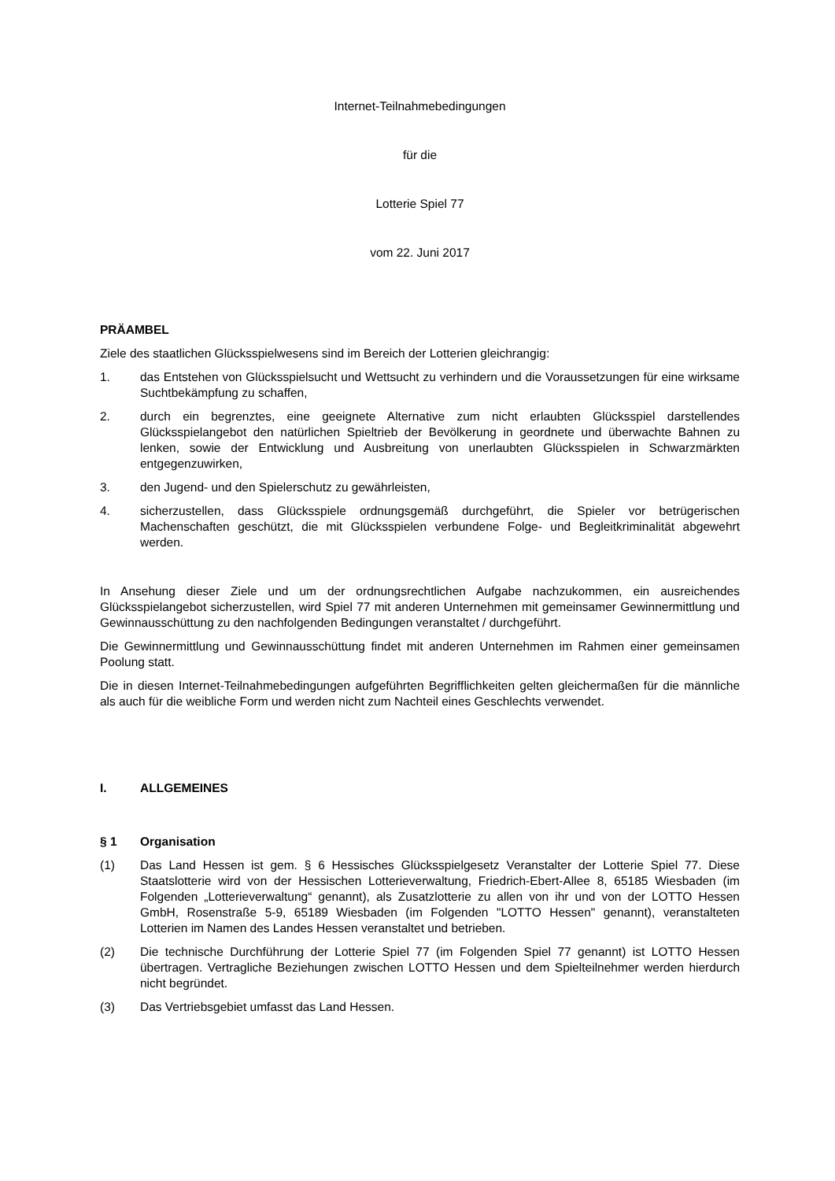Internet-Teilnahmebedingungen
für die
Lotterie Spiel 77
vom 22. Juni 2017
PRÄAMBEL
Ziele des staatlichen Glücksspielwesens sind im Bereich der Lotterien gleichrangig:
1. das Entstehen von Glücksspielsucht und Wettsucht zu verhindern und die Voraussetzungen für eine wirksame Suchtbekämpfung zu schaffen,
2. durch ein begrenztes, eine geeignete Alternative zum nicht erlaubten Glücksspiel darstellendes Glücksspielangebot den natürlichen Spieltrieb der Bevölkerung in geordnete und überwachte Bahnen zu lenken, sowie der Entwicklung und Ausbreitung von unerlaubten Glücksspielen in Schwarzmärkten entgegenzuwirken,
3. den Jugend- und den Spielerschutz zu gewährleisten,
4. sicherzustellen, dass Glücksspiele ordnungsgemäß durchgeführt, die Spieler vor betrügerischen Machenschaften geschützt, die mit Glücksspielen verbundene Folge- und Begleitkriminalität abgewehrt werden.
In Ansehung dieser Ziele und um der ordnungsrechtlichen Aufgabe nachzukommen, ein ausreichendes Glücksspielangebot sicherzustellen, wird Spiel 77 mit anderen Unternehmen mit gemeinsamer Gewinnermittlung und Gewinnausschüttung zu den nachfolgenden Bedingungen veranstaltet / durchgeführt.
Die Gewinnermittlung und Gewinnausschüttung findet mit anderen Unternehmen im Rahmen einer gemeinsamen Poolung statt.
Die in diesen Internet-Teilnahmebedingungen aufgeführten Begrifflichkeiten gelten gleichermaßen für die männliche als auch für die weibliche Form und werden nicht zum Nachteil eines Geschlechts verwendet.
I. ALLGEMEINES
§ 1 Organisation
(1) Das Land Hessen ist gem. § 6 Hessisches Glücksspielgesetz Veranstalter der Lotterie Spiel 77. Diese Staatslotterie wird von der Hessischen Lotterieverwaltung, Friedrich-Ebert-Allee 8, 65185 Wiesbaden (im Folgenden „Lotterieverwaltung“ genannt), als Zusatzlotterie zu allen von ihr und von der LOTTO Hessen GmbH, Rosenstraße 5-9, 65189 Wiesbaden (im Folgenden "LOTTO Hessen" genannt), veranstalteten Lotterien im Namen des Landes Hessen veranstaltet und betrieben.
(2) Die technische Durchführung der Lotterie Spiel 77 (im Folgenden Spiel 77 genannt) ist LOTTO Hessen übertragen. Vertragliche Beziehungen zwischen LOTTO Hessen und dem Spielteilnehmer werden hierdurch nicht begründet.
(3) Das Vertriebsgebiet umfasst das Land Hessen.